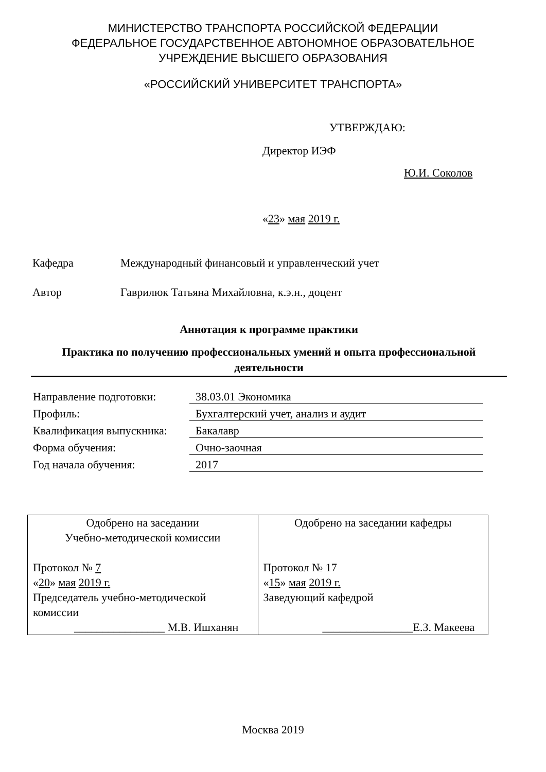МИНИСТЕРСТВО ТРАНСПОРТА РОССИЙСКОЙ ФЕДЕРАЦИИ
ФЕДЕРАЛЬНОЕ ГОСУДАРСТВЕННОЕ АВТОНОМНОЕ ОБРАЗОВАТЕЛЬНОЕ
УЧРЕЖДЕНИЕ ВЫСШЕГО ОБРАЗОВАНИЯ
«РОССИЙСКИЙ УНИВЕРСИТЕТ ТРАНСПОРТА»
УТВЕРЖДАЮ:
Директор ИЭФ
Ю.И. Соколов
«23» мая 2019 г.
Кафедра
Международный финансовый и управленческий учет
Автор
Гаврилюк Татьяна Михайловна, к.э.н., доцент
Аннотация к программе практики
Практика по получению профессиональных умений и опыта профессиональной деятельности
| Направление подготовки: | 38.03.01 Экономика |
| Профиль: | Бухгалтерский учет, анализ и аудит |
| Квалификация выпускника: | Бакалавр |
| Форма обучения: | Очно-заочная |
| Год начала обучения: | 2017 |
| Одобрено на заседании Учебно-методической комиссии Протокол № 7 « 20 » мая 2019 г. Председатель учебно-методической комиссии ________________ М.В. Ишханян | Одобрено на заседании кафедры Протокол № 17 « 15 » мая 2019 г. Заведующий кафедрой ________________ Е.З. Макеева |
Москва 2019